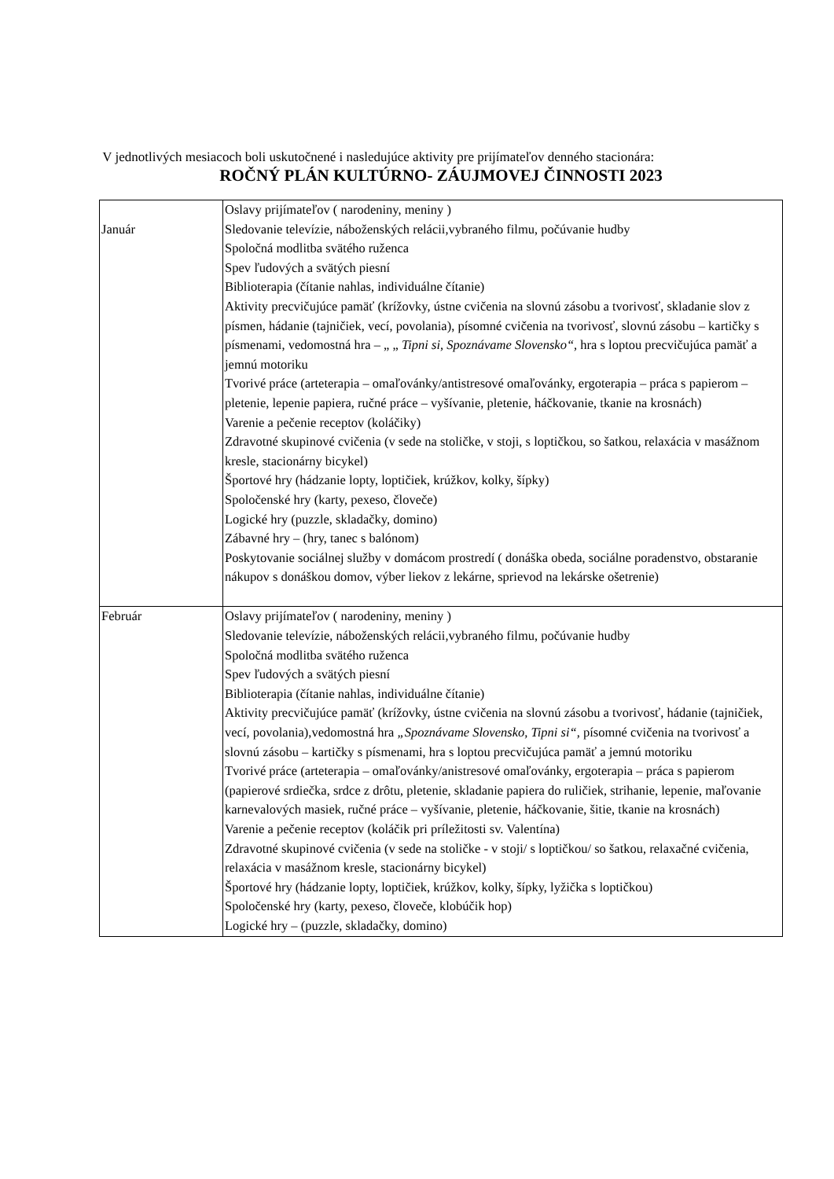V jednotlivých mesiacoch boli uskutočnené i nasledujúce aktivity pre prijímateľov denného stacionára:
ROČNÝ PLÁN KULTÚRNO- ZÁUJMOVEJ ČINNOSTI 2023
| Január | Oslavy prijímateľov ( narodeniny, meniny ) Sledovanie televízie, náboženských relácii,vybraného filmu, počúvanie hudby Spoločná modlitba svätého ruženca Spev ľudových a svätých piesní Biblioterapia (čítanie nahlas, individuálne čítanie) Aktivity precvičujúce pamäť (krížovky, ústne cvičenia na slovnú zásobu a tvorivosť, skladanie slov z písmen, hádanie (tajničiek, vecí, povolania), písomné cvičenia na tvorivosť, slovnú zásobu – kartičky s písmenami, vedomostná hra – „ „ Tipni si, Spoznávame Slovensko“, hra s loptou precvičujúca pamäť a jemnú motoriku Tvorivé práce (arteterapia – omaľovánky/antistresové omaľovánky, ergoterapia – práca s papierom – pletenie, lepenie papiera, ručné práce – vyšívanie, pletenie, háčkovanie, tkanie na krosnách) Varenie a pečenie receptov (koláčiky) Zdravotné skupinové cvičenia (v sede na stoličke, v stoji, s loptičkou, so šatkou, relaxácia v masážnom kresle, stacionárny bicykel) Športové hry (hádzanie lopty, loptičiek, krúžkov, kolky, šípky) Spoločenské hry (karty, pexeso, človeče) Logické hry (puzzle, skladačky, domino) Zábavné hry – (hry, tanec s balónom) Poskytovanie sociálnej služby v domácom prostredí ( donáška obeda, sociálne poradenstvo, obstaranie nákupov s donáškou domov, výber liekov z lekárne, sprievod na lekárske ošetrenie) |
| Február | Oslavy prijímateľov ( narodeniny, meniny ) Sledovanie televízie, náboženských relácii,vybraného filmu, počúvanie hudby Spoločná modlitba svätého ruženca Spev ľudových a svätých piesní Biblioterapia (čítanie nahlas, individuálne čítanie) Aktivity precvičujúce pamäť (krížovky, ústne cvičenia na slovnú zásobu a tvorivosť, hádanie (tajničiek, vecí, povolania),vedomostná hra „Spoznávame Slovensko, Tipni si“, písomné cvičenia na tvorivosť a slovnú zásobu – kartičky s písmenami, hra s loptou precvičujúca pamäť a jemnú motoriku Tvorivé práce (arteterapia – omaľovánky/anistresové omaľovánky, ergoterapia – práca s papierom (papierové srdiečka, srdce z drôtu, pletenie, skladanie papiera do ruličiek, strihanie, lepenie, maľovanie karnevalových masiek, ručné práce – vyšívanie, pletenie, háčkovanie, šitie, tkanie na krosnách) Varenie a pečenie receptov (koláčik pri príležitosti sv. Valentína) Zdravotné skupinové cvičenia (v sede na stoličke - v stoji/ s loptičkou/ so šatkou, relaxačné cvičenia, relaxácia v masážnom kresle, stacionárny bicykel) Športové hry (hádzanie lopty, loptičiek, krúžkov, kolky, šípky, lyžička s loptičkou) Spoločenské hry (karty, pexeso, človeče, klobúčik hop) Logické hry – (puzzle, skladačky, domino) |